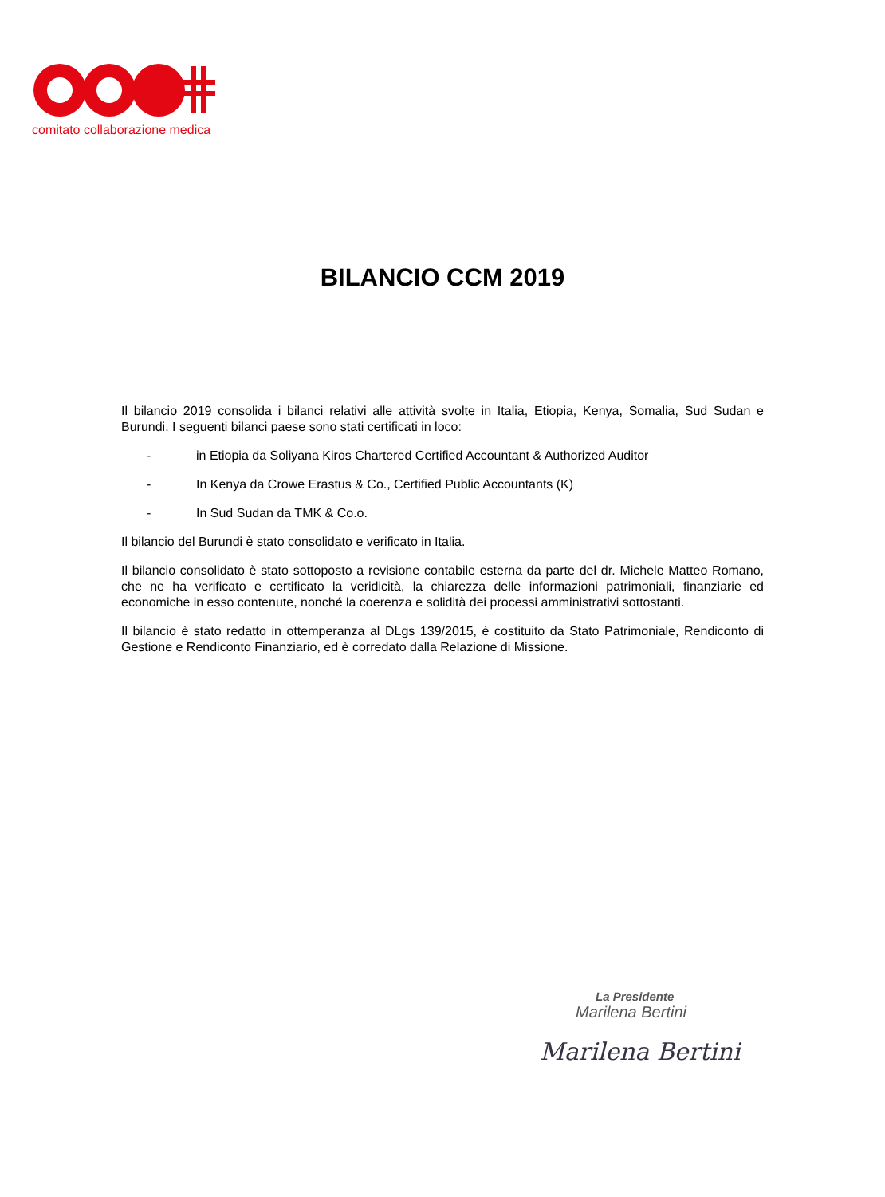comitato collaborazione medica
BILANCIO CCM 2019
Il bilancio 2019 consolida i bilanci relativi alle attività svolte in Italia, Etiopia, Kenya, Somalia, Sud Sudan e Burundi. I seguenti bilanci paese sono stati certificati in loco:
- in Etiopia da Soliyana Kiros Chartered Certified Accountant & Authorized Auditor
- In Kenya da Crowe Erastus & Co., Certified Public Accountants (K)
- In Sud Sudan da TMK & Co.o.
Il bilancio del Burundi è stato consolidato e verificato in Italia.
Il bilancio consolidato è stato sottoposto a revisione contabile esterna da parte del dr. Michele Matteo Romano, che ne ha verificato e certificato la veridicità, la chiarezza delle informazioni patrimoniali, finanziarie ed economiche in esso contenute, nonché la coerenza e solidità dei processi amministrativi sottostanti.
Il bilancio è stato redatto in ottemperanza al DLgs 139/2015, è costituito da Stato Patrimoniale, Rendiconto di Gestione e Rendiconto Finanziario, ed è corredato dalla Relazione di Missione.
La Presidente
Marilena Bertini
Marilena Bertini